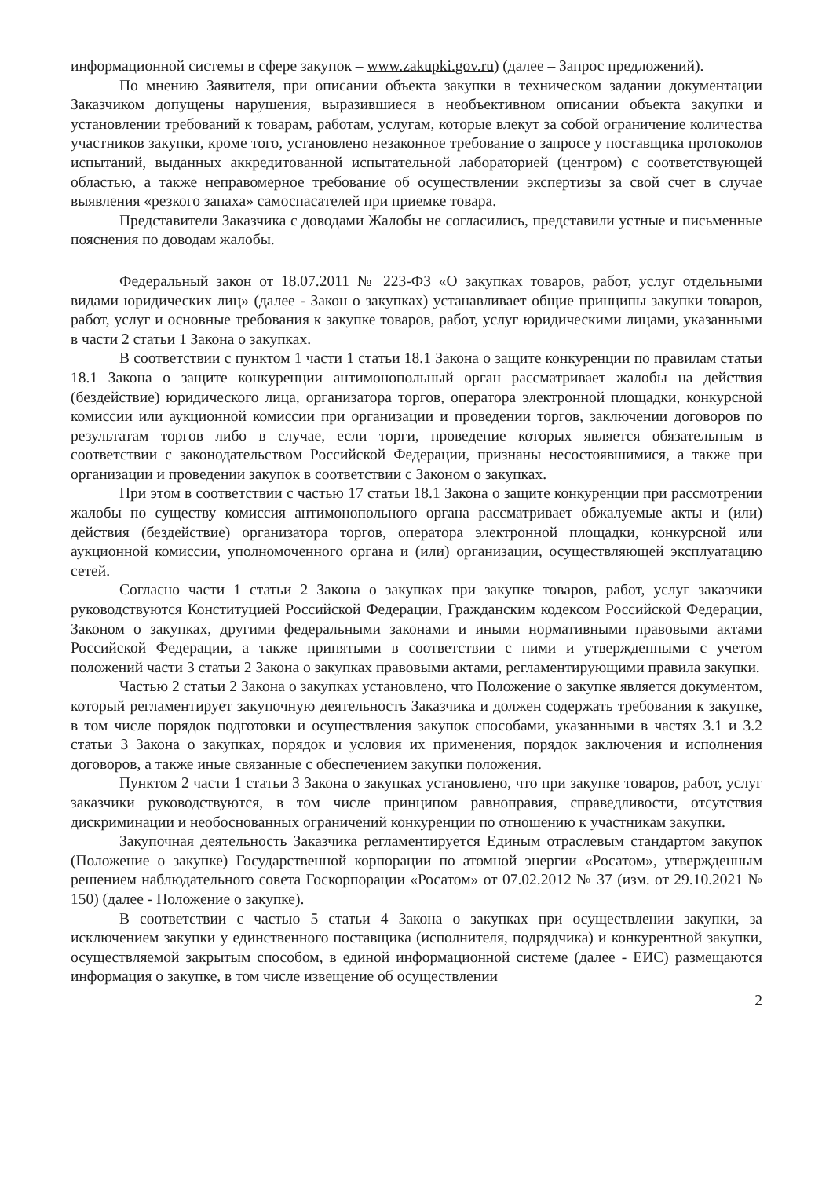информационной системы в сфере закупок – www.zakupki.gov.ru) (далее – Запрос предложений).
По мнению Заявителя, при описании объекта закупки в техническом задании документации Заказчиком допущены нарушения, выразившиеся в необъективном описании объекта закупки и установлении требований к товарам, работам, услугам, которые влекут за собой ограничение количества участников закупки, кроме того, установлено незаконное требование о запросе у поставщика протоколов испытаний, выданных аккредитованной испытательной лабораторией (центром) с соответствующей областью, а также неправомерное требование об осуществлении экспертизы за свой счет в случае выявления «резкого запаха» самоспасателей при приемке товара.
Представители Заказчика с доводами Жалобы не согласились, представили устные и письменные пояснения по доводам жалобы.
Федеральный закон от 18.07.2011 № 223-ФЗ «О закупках товаров, работ, услуг отдельными видами юридических лиц» (далее - Закон о закупках) устанавливает общие принципы закупки товаров, работ, услуг и основные требования к закупке товаров, работ, услуг юридическими лицами, указанными в части 2 статьи 1 Закона о закупках.
В соответствии с пунктом 1 части 1 статьи 18.1 Закона о защите конкуренции по правилам статьи 18.1 Закона о защите конкуренции антимонопольный орган рассматривает жалобы на действия (бездействие) юридического лица, организатора торгов, оператора электронной площадки, конкурсной комиссии или аукционной комиссии при организации и проведении торгов, заключении договоров по результатам торгов либо в случае, если торги, проведение которых является обязательным в соответствии с законодательством Российской Федерации, признаны несостоявшимися, а также при организации и проведении закупок в соответствии с Законом о закупках.
При этом в соответствии с частью 17 статьи 18.1 Закона о защите конкуренции при рассмотрении жалобы по существу комиссия антимонопольного органа рассматривает обжалуемые акты и (или) действия (бездействие) организатора торгов, оператора электронной площадки, конкурсной или аукционной комиссии, уполномоченного органа и (или) организации, осуществляющей эксплуатацию сетей.
Согласно части 1 статьи 2 Закона о закупках при закупке товаров, работ, услуг заказчики руководствуются Конституцией Российской Федерации, Гражданским кодексом Российской Федерации, Законом о закупках, другими федеральными законами и иными нормативными правовыми актами Российской Федерации, а также принятыми в соответствии с ними и утвержденными с учетом положений части 3 статьи 2 Закона о закупках правовыми актами, регламентирующими правила закупки.
Частью 2 статьи 2 Закона о закупках установлено, что Положение о закупке является документом, который регламентирует закупочную деятельность Заказчика и должен содержать требования к закупке, в том числе порядок подготовки и осуществления закупок способами, указанными в частях 3.1 и 3.2 статьи 3 Закона о закупках, порядок и условия их применения, порядок заключения и исполнения договоров, а также иные связанные с обеспечением закупки положения.
Пунктом 2 части 1 статьи 3 Закона о закупках установлено, что при закупке товаров, работ, услуг заказчики руководствуются, в том числе принципом равноправия, справедливости, отсутствия дискриминации и необоснованных ограничений конкуренции по отношению к участникам закупки.
Закупочная деятельность Заказчика регламентируется Единым отраслевым стандартом закупок (Положение о закупке) Государственной корпорации по атомной энергии «Росатом», утвержденным решением наблюдательного совета Госкорпорации «Росатом» от 07.02.2012 № 37 (изм. от 29.10.2021 № 150) (далее - Положение о закупке).
В соответствии с частью 5 статьи 4 Закона о закупках при осуществлении закупки, за исключением закупки у единственного поставщика (исполнителя, подрядчика) и конкурентной закупки, осуществляемой закрытым способом, в единой информационной системе (далее - ЕИС) размещаются информация о закупке, в том числе извещение об осуществлении
2